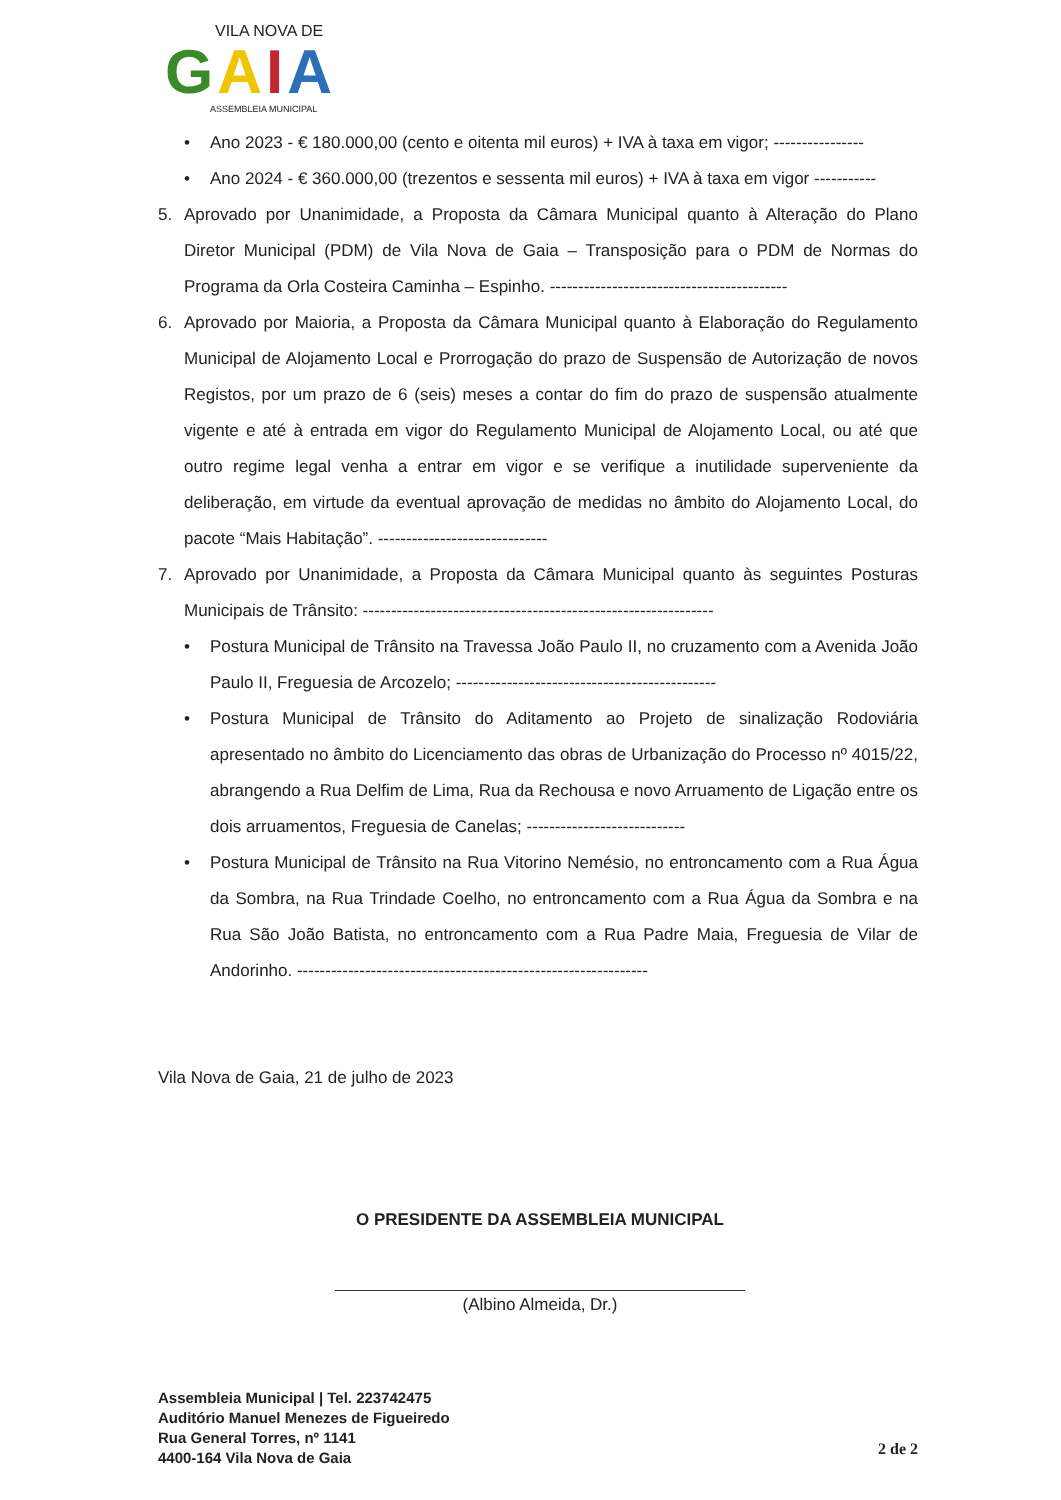VILA NOVA DE
GAIA
ASSEMBLEIA MUNICIPAL
• Ano 2023 - € 180.000,00 (cento e oitenta mil euros) + IVA à taxa em vigor; ----------------
• Ano 2024 - € 360.000,00 (trezentos e sessenta mil euros) + IVA à taxa em vigor -----------
5. Aprovado por Unanimidade, a Proposta da Câmara Municipal quanto à Alteração do Plano Diretor Municipal (PDM) de Vila Nova de Gaia – Transposição para o PDM de Normas do Programa da Orla Costeira Caminha – Espinho. ------------------------------------------
6. Aprovado por Maioria, a Proposta da Câmara Municipal quanto à Elaboração do Regulamento Municipal de Alojamento Local e Prorrogação do prazo de Suspensão de Autorização de novos Registos, por um prazo de 6 (seis) meses a contar do fim do prazo de suspensão atualmente vigente e até à entrada em vigor do Regulamento Municipal de Alojamento Local, ou até que outro regime legal venha a entrar em vigor e se verifique a inutilidade superveniente da deliberação, em virtude da eventual aprovação de medidas no âmbito do Alojamento Local, do pacote “Mais Habitação”. ------------------------------
7. Aprovado por Unanimidade, a Proposta da Câmara Municipal quanto às seguintes Posturas Municipais de Trânsito: --------------------------------------------------------------
• Postura Municipal de Trânsito na Travessa João Paulo II, no cruzamento com a Avenida João Paulo II, Freguesia de Arcozelo; ----------------------------------------------
• Postura Municipal de Trânsito do Aditamento ao Projeto de sinalização Rodoviária apresentado no âmbito do Licenciamento das obras de Urbanização do Processo nº 4015/22, abrangendo a Rua Delfim de Lima, Rua da Rechousa e novo Arruamento de Ligação entre os dois arruamentos, Freguesia de Canelas; ----------------------------
• Postura Municipal de Trânsito na Rua Vitorino Nemésio, no entroncamento com a Rua Água da Sombra, na Rua Trindade Coelho, no entroncamento com a Rua Água da Sombra e na Rua São João Batista, no entroncamento com a Rua Padre Maia, Freguesia de Vilar de Andorinho. --------------------------------------------------------------
Vila Nova de Gaia, 21 de julho de 2023
O PRESIDENTE DA ASSEMBLEIA MUNICIPAL
(Albino Almeida, Dr.)
Assembleia Municipal | Tel. 223742475
Auditório Manuel Menezes de Figueiredo
Rua General Torres, nº 1141
4400-164 Vila Nova de Gaia
2 de 2